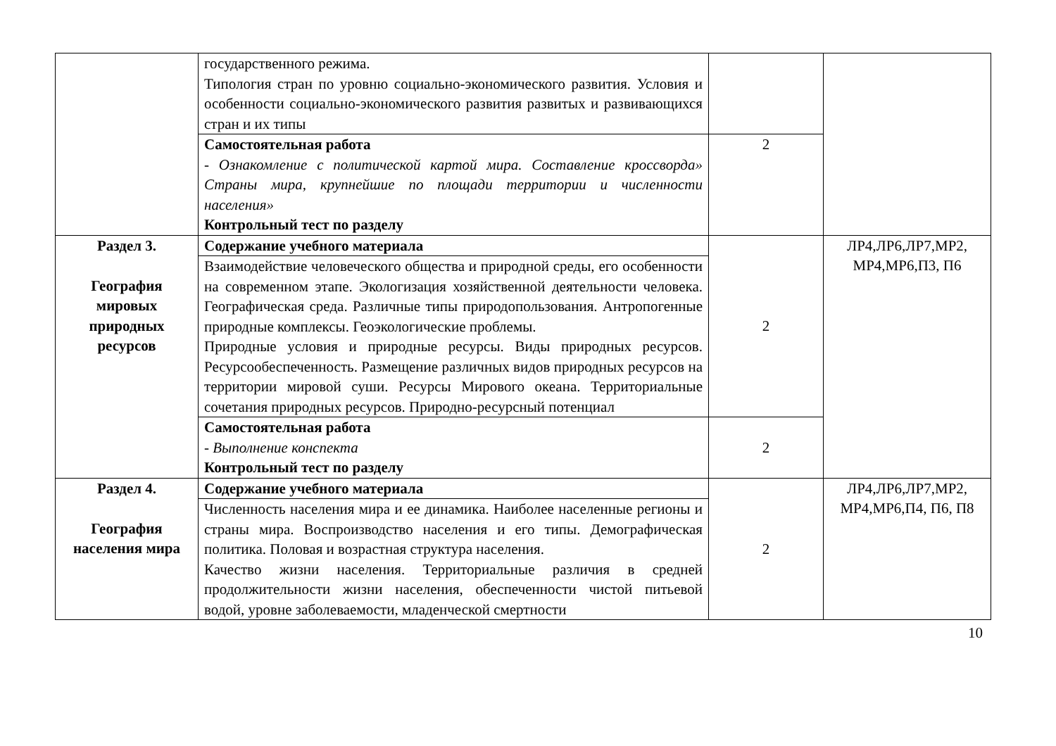| | государственного режима. Типология стран по уровню социально-экономического развития. Условия и особенности социально-экономического развития развитых и развивающихся стран и их типы | | |
| | Самостоятельная работа - Ознакомление с политической картой мира. Составление кроссворда» Страны мира, крупнейшие по площади территории и численности населения» Контрольный тест по разделу | 2 | |
| Раздел 3. География мировых природных ресурсов | Содержание учебного материала | 2 | ЛР4,ЛР6,ЛР7,МР2, МР4,МР6,П3, П6 |
| | Взаимодействие человеческого общества и природной среды, его особенности на современном этапе. Экологизация хозяйственной деятельности человека. Географическая среда. Различные типы природопользования. Антропогенные природные комплексы. Геоэкологические проблемы. Природные условия и природные ресурсы. Виды природных ресурсов. Ресурсообеспеченность. Размещение различных видов природных ресурсов на территории мировой суши. Ресурсы Мирового океана. Территориальные сочетания природных ресурсов. Природно-ресурсный потенциал | | |
| | Самостоятельная работа - Выполнение конспекта Контрольный тест по разделу | 2 | |
| Раздел 4. География населения мира | Содержание учебного материала | 2 | ЛР4,ЛР6,ЛР7,МР2, МР4,МР6,П4, П6, П8 |
| | Численность населения мира и ее динамика. Наиболее населенные регионы и страны мира. Воспроизводство населения и его типы. Демографическая политика. Половая и возрастная структура населения. Качество жизни населения. Территориальные различия в средней продолжительности жизни населения, обеспеченности чистой питьевой водой, уровне заболеваемости, младенческой смертности | | |
10